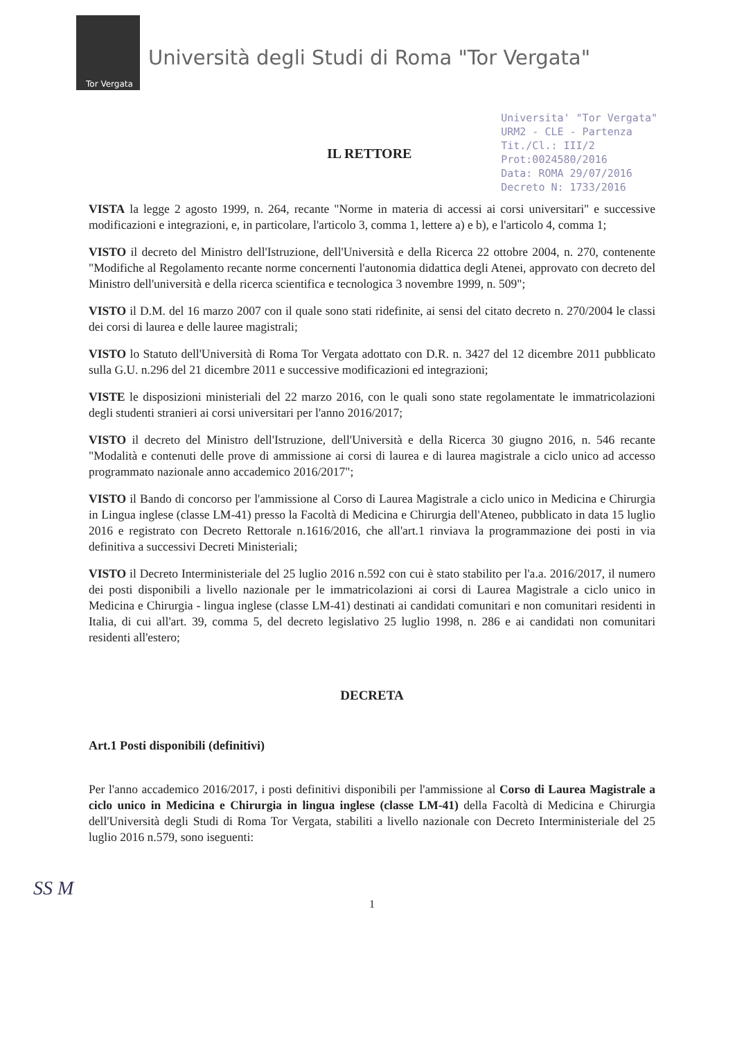Tor Vergata
Università degli Studi di Roma "Tor Vergata"
IL RETTORE
Universita' "Tor Vergata"
URM2 - CLE - Partenza
Tit./Cl.: III/2
Prot:0024580/2016
Data: ROMA 29/07/2016
Decreto N: 1733/2016
VISTA la legge 2 agosto 1999, n. 264, recante "Norme in materia di accessi ai corsi universitari" e successive modificazioni e integrazioni, e, in particolare, l'articolo 3, comma 1, lettere a) e b), e l'articolo 4, comma 1;
VISTO il decreto del Ministro dell'Istruzione, dell'Università e della Ricerca 22 ottobre 2004, n. 270, contenente "Modifiche al Regolamento recante norme concernenti l'autonomia didattica degli Atenei, approvato con decreto del Ministro dell'università e della ricerca scientifica e tecnologica 3 novembre 1999, n. 509";
VISTO il D.M. del 16 marzo 2007 con il quale sono stati ridefinite, ai sensi del citato decreto n. 270/2004 le classi dei corsi di laurea e delle lauree magistrali;
VISTO lo Statuto dell'Università di Roma Tor Vergata adottato con D.R. n. 3427 del 12 dicembre 2011 pubblicato sulla G.U. n.296 del 21 dicembre 2011 e successive modificazioni ed integrazioni;
VISTE le disposizioni ministeriali del 22 marzo 2016, con le quali sono state regolamentate le immatricolazioni degli studenti stranieri ai corsi universitari per l'anno 2016/2017;
VISTO il decreto del Ministro dell'Istruzione, dell'Università e della Ricerca 30 giugno 2016, n. 546 recante "Modalità e contenuti delle prove di ammissione ai corsi di laurea e di laurea magistrale a ciclo unico ad accesso programmato nazionale anno accademico 2016/2017";
VISTO il Bando di concorso per l'ammissione al Corso di Laurea Magistrale a ciclo unico in Medicina e Chirurgia in Lingua inglese (classe LM-41) presso la Facoltà di Medicina e Chirurgia dell'Ateneo, pubblicato in data 15 luglio 2016 e registrato con Decreto Rettorale n.1616/2016, che all'art.1 rinviava la programmazione dei posti in via definitiva a successivi Decreti Ministeriali;
VISTO il Decreto Interministeriale del 25 luglio 2016 n.592 con cui è stato stabilito per l'a.a. 2016/2017, il numero dei posti disponibili a livello nazionale per le immatricolazioni ai corsi di Laurea Magistrale a ciclo unico in Medicina e Chirurgia - lingua inglese (classe LM-41) destinati ai candidati comunitari e non comunitari residenti in Italia, di cui all'art. 39, comma 5, del decreto legislativo 25 luglio 1998, n. 286 e ai candidati non comunitari residenti all'estero;
DECRETA
Art.1 Posti disponibili (definitivi)
Per l'anno accademico 2016/2017, i posti definitivi disponibili per l'ammissione al Corso di Laurea Magistrale a ciclo unico in Medicina e Chirurgia in lingua inglese (classe LM-41) della Facoltà di Medicina e Chirurgia dell'Università degli Studi di Roma Tor Vergata, stabiliti a livello nazionale con Decreto Interministeriale del 25 luglio 2016 n.579, sono iseguenti:
SS M
1